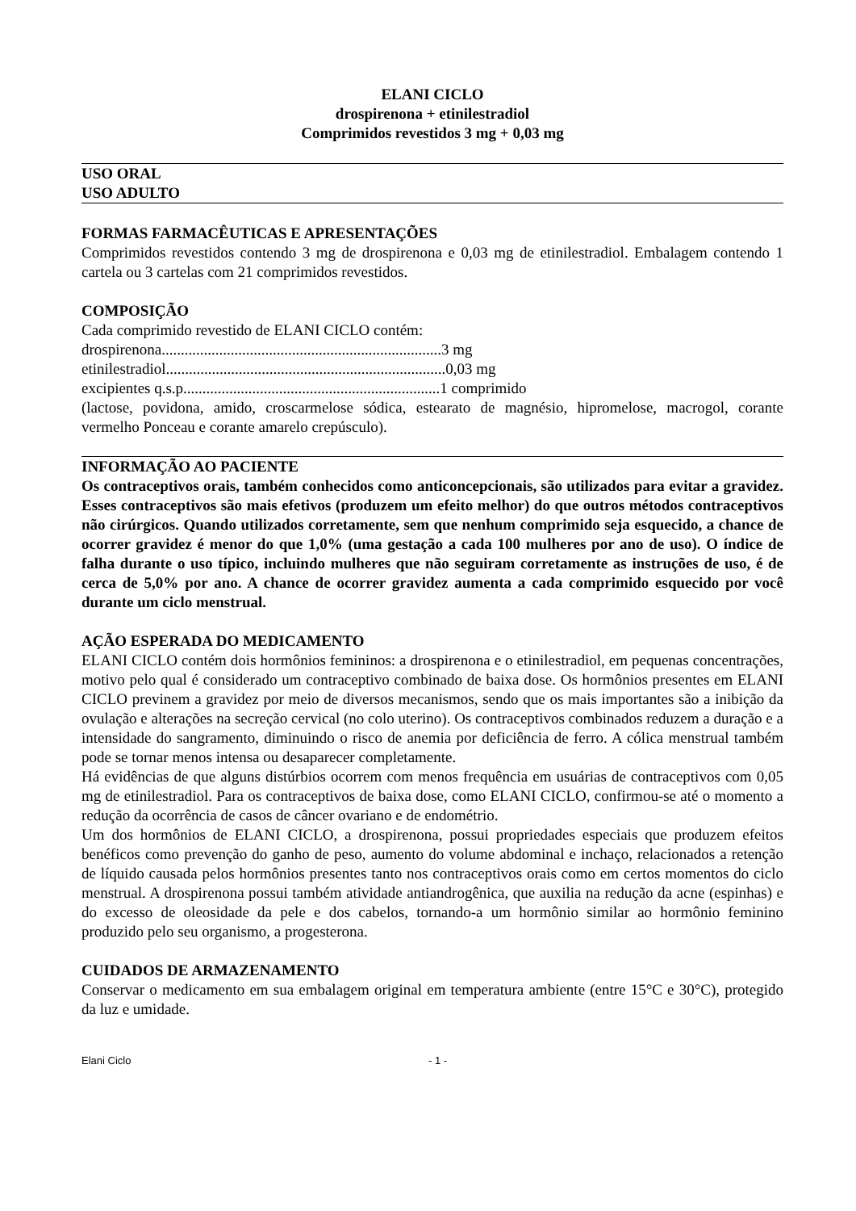ELANI CICLO
drospirenona + etinilestradiol
Comprimidos revestidos 3 mg + 0,03 mg
USO ORAL
USO ADULTO
FORMAS FARMACÊUTICAS E APRESENTAÇÕES
Comprimidos revestidos contendo 3 mg de drospirenona e 0,03 mg de etinilestradiol. Embalagem contendo 1 cartela ou 3 cartelas com 21 comprimidos revestidos.
COMPOSIÇÃO
Cada comprimido revestido de ELANI CICLO contém:
drospirenona.........................................................................3 mg
etinilestradiol.........................................................................0,03 mg
excipientes q.s.p...................................................................1 comprimido
(lactose, povidona, amido, croscarmelose sódica, estearato de magnésio, hipromelose, macrogol, corante vermelho Ponceau e corante amarelo crepúsculo).
INFORMAÇÃO AO PACIENTE
Os contraceptivos orais, também conhecidos como anticoncepcionais, são utilizados para evitar a gravidez. Esses contraceptivos são mais efetivos (produzem um efeito melhor) do que outros métodos contraceptivos não cirúrgicos. Quando utilizados corretamente, sem que nenhum comprimido seja esquecido, a chance de ocorrer gravidez é menor do que 1,0% (uma gestação a cada 100 mulheres por ano de uso). O índice de falha durante o uso típico, incluindo mulheres que não seguiram corretamente as instruções de uso, é de cerca de 5,0% por ano. A chance de ocorrer gravidez aumenta a cada comprimido esquecido por você durante um ciclo menstrual.
AÇÃO ESPERADA DO MEDICAMENTO
ELANI CICLO contém dois hormônios femininos: a drospirenona e o etinilestradiol, em pequenas concentrações, motivo pelo qual é considerado um contraceptivo combinado de baixa dose. Os hormônios presentes em ELANI CICLO previnem a gravidez por meio de diversos mecanismos, sendo que os mais importantes são a inibição da ovulação e alterações na secreção cervical (no colo uterino). Os contraceptivos combinados reduzem a duração e a intensidade do sangramento, diminuindo o risco de anemia por deficiência de ferro. A cólica menstrual também pode se tornar menos intensa ou desaparecer completamente.
Há evidências de que alguns distúrbios ocorrem com menos frequência em usuárias de contraceptivos com 0,05 mg de etinilestradiol. Para os contraceptivos de baixa dose, como ELANI CICLO, confirmou-se até o momento a redução da ocorrência de casos de câncer ovariano e de endométrio.
Um dos hormônios de ELANI CICLO, a drospirenona, possui propriedades especiais que produzem efeitos benéficos como prevenção do ganho de peso, aumento do volume abdominal e inchaço, relacionados a retenção de líquido causada pelos hormônios presentes tanto nos contraceptivos orais como em certos momentos do ciclo menstrual. A drospirenona possui também atividade antiandrogênica, que auxilia na redução da acne (espinhas) e do excesso de oleosidade da pele e dos cabelos, tornando-a um hormônio similar ao hormônio feminino produzido pelo seu organismo, a progesterona.
CUIDADOS DE ARMAZENAMENTO
Conservar o medicamento em sua embalagem original em temperatura ambiente (entre 15°C e 30°C), protegido da luz e umidade.
Elani Ciclo - 1 -